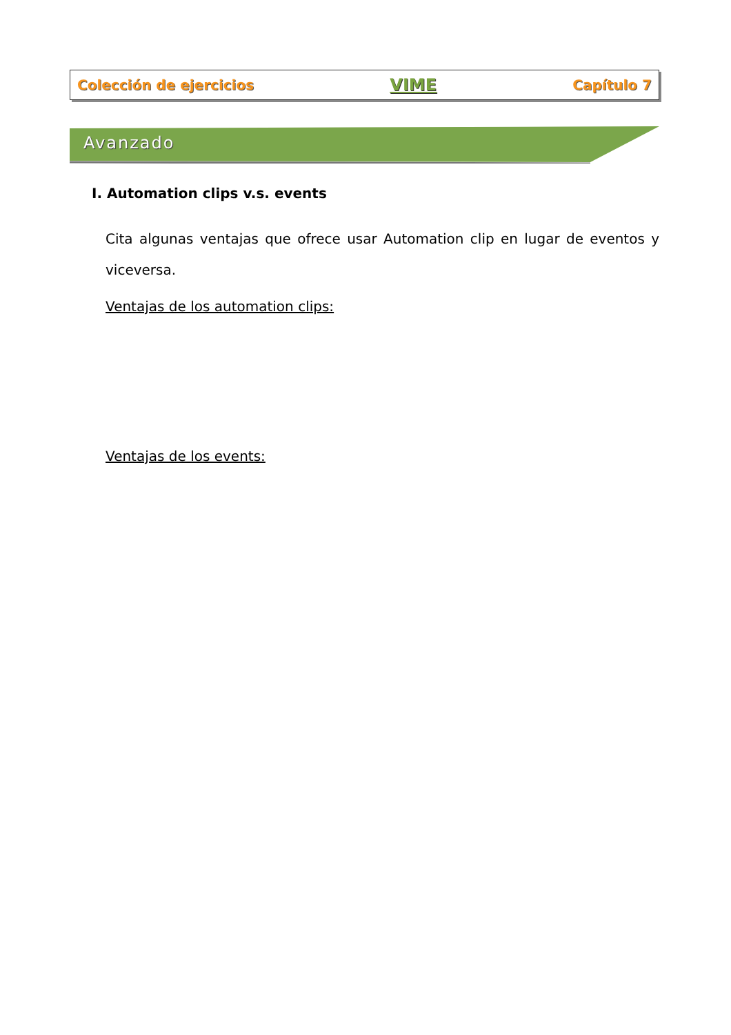Colección de ejercicios VIME Capítulo 7
Avanzado
I. Automation clips v.s. events
Cita algunas ventajas que ofrece usar Automation clip en lugar de eventos y viceversa.
Ventajas de los automation clips:
Ventajas de los events: